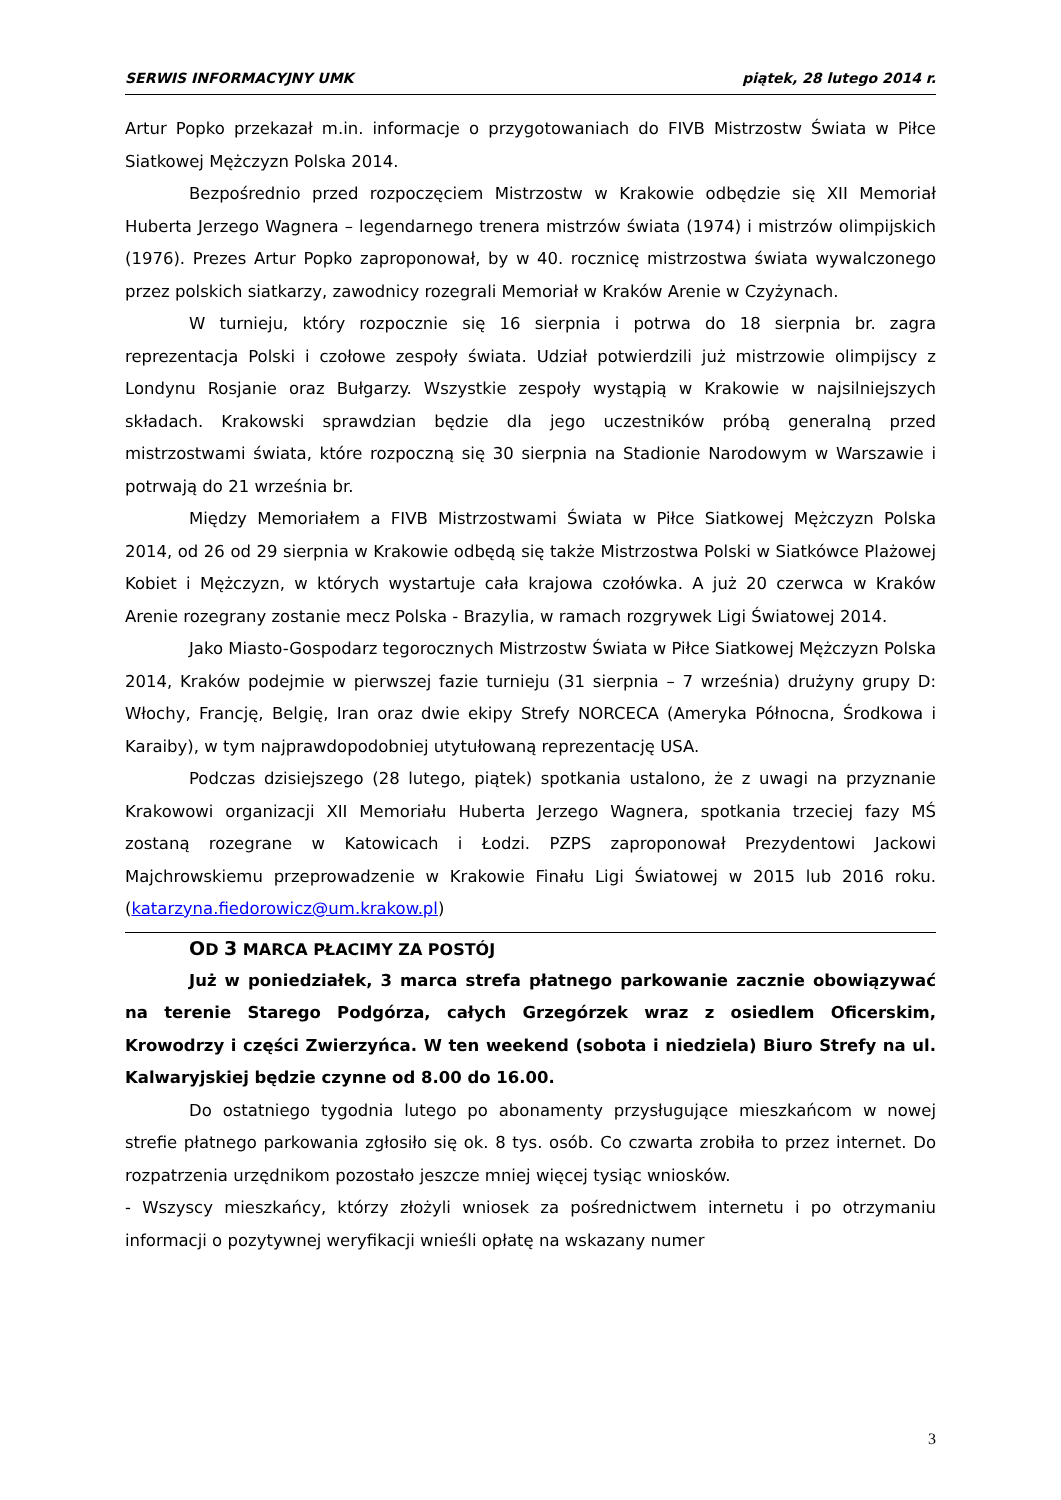SERWIS INFORMACYJNY UMK piątek, 28 lutego 2014 r.
Artur Popko przekazał m.in. informacje o przygotowaniach do FIVB Mistrzostw Świata w Piłce Siatkowej Mężczyzn Polska 2014.
Bezpośrednio przed rozpoczęciem Mistrzostw w Krakowie odbędzie się XII Memoriał Huberta Jerzego Wagnera – legendarnego trenera mistrzów świata (1974) i mistrzów olimpijskich (1976). Prezes Artur Popko zaproponował, by w 40. rocznicę mistrzostwa świata wywalczonego przez polskich siatkarzy, zawodnicy rozegrali Memoriał w Kraków Arenie w Czyżynach.
W turnieju, który rozpocznie się 16 sierpnia i potrwa do 18 sierpnia br. zagra reprezentacja Polski i czołowe zespoły świata. Udział potwierdzili już mistrzowie olimpijscy z Londynu Rosjanie oraz Bułgarzy. Wszystkie zespoły wystąpią w Krakowie w najsilniejszych składach. Krakowski sprawdzian będzie dla jego uczestników próbą generalną przed mistrzostwami świata, które rozpoczną się 30 sierpnia na Stadionie Narodowym w Warszawie i potrwają do 21 września br.
Między Memoriałem a FIVB Mistrzostwami Świata w Piłce Siatkowej Mężczyzn Polska 2014, od 26 od 29 sierpnia w Krakowie odbędą się także Mistrzostwa Polski w Siatkówce Plażowej Kobiet i Mężczyzn, w których wystartuje cała krajowa czołówka. A już 20 czerwca w Kraków Arenie rozegrany zostanie mecz Polska - Brazylia, w ramach rozgrywek Ligi Światowej 2014.
Jako Miasto-Gospodarz tegorocznych Mistrzostw Świata w Piłce Siatkowej Mężczyzn Polska 2014, Kraków podejmie w pierwszej fazie turnieju (31 sierpnia – 7 września) drużyny grupy D: Włochy, Francję, Belgię, Iran oraz dwie ekipy Strefy NORCECA (Ameryka Północna, Środkowa i Karaiby), w tym najprawdopodobniej utytułowaną reprezentację USA.
Podczas dzisiejszego (28 lutego, piątek) spotkania ustalono, że z uwagi na przyznanie Krakowowi organizacji XII Memoriału Huberta Jerzego Wagnera, spotkania trzeciej fazy MŚ zostaną rozegrane w Katowicach i Łodzi. PZPS zaproponował Prezydentowi Jackowi Majchrowskiemu przeprowadzenie w Krakowie Finału Ligi Światowej w 2015 lub 2016 roku. (katarzyna.fiedorowicz@um.krakow.pl)
OD 3 MARCA PŁACIMY ZA POSTÓJ
Już w poniedziałek, 3 marca strefa płatnego parkowanie zacznie obowiązywać na terenie Starego Podgórza, całych Grzegórzek wraz z osiedlem Oficerskim, Krowodrzy i części Zwierzyńca. W ten weekend (sobota i niedziela) Biuro Strefy na ul. Kalwaryjskiej będzie czynne od 8.00 do 16.00.
Do ostatniego tygodnia lutego po abonamenty przysługujące mieszkańcom w nowej strefie płatnego parkowania zgłosiło się ok. 8 tys. osób. Co czwarta zrobiła to przez internet. Do rozpatrzenia urzędnikom pozostało jeszcze mniej więcej tysiąc wniosków.
- Wszyscy mieszkańcy, którzy złożyli wniosek za pośrednictwem internetu i po otrzymaniu informacji o pozytywnej weryfikacji wnieśli opłatę na wskazany numer
3